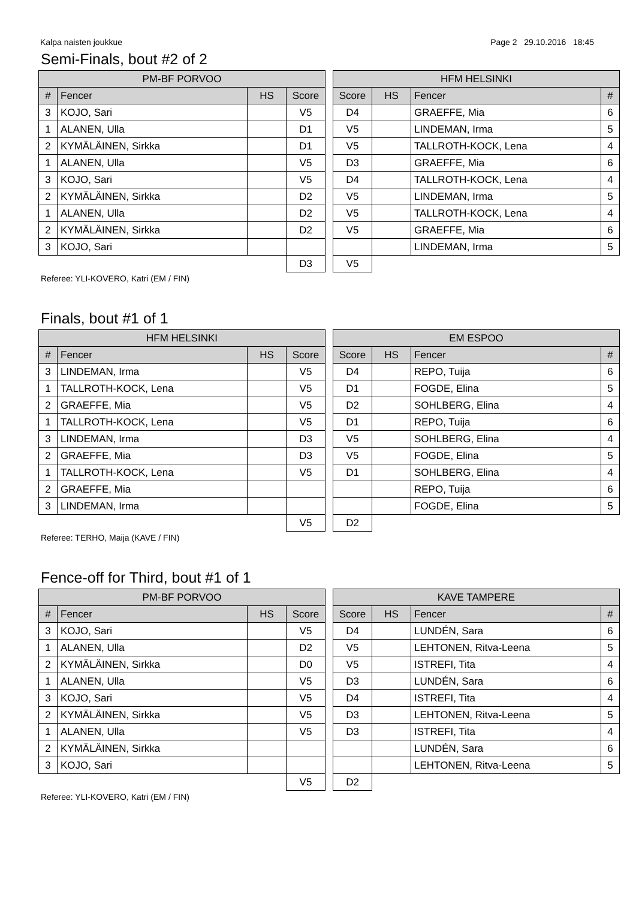Kalpa naisten joukkue Page 2 29.10.2016 18:45
Semi-Finals, bout #2 of 2
| PM-BF PORVOO | | | |
| --- | --- | --- | --- |
| # | Fencer | HS | Score |
| 3 | KOJO, Sari | | V5 |
| 1 | ALANEN, Ulla | | D1 |
| 2 | KYMÄLÄINEN, Sirkka | | D1 |
| 1 | ALANEN, Ulla | | V5 |
| 3 | KOJO, Sari | | V5 |
| 2 | KYMÄLÄINEN, Sirkka | | D2 |
| 1 | ALANEN, Ulla | | D2 |
| 2 | KYMÄLÄINEN, Sirkka | | D2 |
| 3 | KOJO, Sari | | |
| | | | D3 |
| HFM HELSINKI | | | |
| --- | --- | --- | --- |
| Score | HS | Fencer | # |
| D4 | | GRAEFFE, Mia | 6 |
| V5 | | LINDEMAN, Irma | 5 |
| V5 | | TALLROTH-KOCK, Lena | 4 |
| D3 | | GRAEFFE, Mia | 6 |
| D4 | | TALLROTH-KOCK, Lena | 4 |
| V5 | | LINDEMAN, Irma | 5 |
| V5 | | TALLROTH-KOCK, Lena | 4 |
| V5 | | GRAEFFE, Mia | 6 |
| | | LINDEMAN, Irma | 5 |
| V5 | | | |
Referee: YLI-KOVERO, Katri (EM / FIN)
Finals, bout #1 of 1
| HFM HELSINKI | | | |
| --- | --- | --- | --- |
| # | Fencer | HS | Score |
| 3 | LINDEMAN, Irma | | V5 |
| 1 | TALLROTH-KOCK, Lena | | V5 |
| 2 | GRAEFFE, Mia | | V5 |
| 1 | TALLROTH-KOCK, Lena | | V5 |
| 3 | LINDEMAN, Irma | | D3 |
| 2 | GRAEFFE, Mia | | D3 |
| 1 | TALLROTH-KOCK, Lena | | V5 |
| 2 | GRAEFFE, Mia | | |
| 3 | LINDEMAN, Irma | | |
| | | | V5 |
| EM ESPOO | | | |
| --- | --- | --- | --- |
| Score | HS | Fencer | # |
| D4 | | REPO, Tuija | 6 |
| D1 | | FOGDE, Elina | 5 |
| D2 | | SOHLBERG, Elina | 4 |
| D1 | | REPO, Tuija | 6 |
| V5 | | SOHLBERG, Elina | 4 |
| V5 | | FOGDE, Elina | 5 |
| D1 | | SOHLBERG, Elina | 4 |
| | | REPO, Tuija | 6 |
| | | FOGDE, Elina | 5 |
| D2 | | | |
Referee: TERHO, Maija (KAVE / FIN)
Fence-off for Third, bout #1 of 1
| PM-BF PORVOO | | | |
| --- | --- | --- | --- |
| # | Fencer | HS | Score |
| 3 | KOJO, Sari | | V5 |
| 1 | ALANEN, Ulla | | D2 |
| 2 | KYMÄLÄINEN, Sirkka | | D0 |
| 1 | ALANEN, Ulla | | V5 |
| 3 | KOJO, Sari | | V5 |
| 2 | KYMÄLÄINEN, Sirkka | | V5 |
| 1 | ALANEN, Ulla | | V5 |
| 2 | KYMÄLÄINEN, Sirkka | | |
| 3 | KOJO, Sari | | |
| | | | V5 |
| KAVE TAMPERE | | | |
| --- | --- | --- | --- |
| Score | HS | Fencer | # |
| D4 | | LUNDÉN, Sara | 6 |
| V5 | | LEHTONEN, Ritva-Leena | 5 |
| V5 | | ISTREFI, Tita | 4 |
| D3 | | LUNDÉN, Sara | 6 |
| D4 | | ISTREFI, Tita | 4 |
| D3 | | LEHTONEN, Ritva-Leena | 5 |
| D3 | | ISTREFI, Tita | 4 |
| | | LUNDÉN, Sara | 6 |
| | | LEHTONEN, Ritva-Leena | 5 |
| D2 | | | |
Referee: YLI-KOVERO, Katri (EM / FIN)